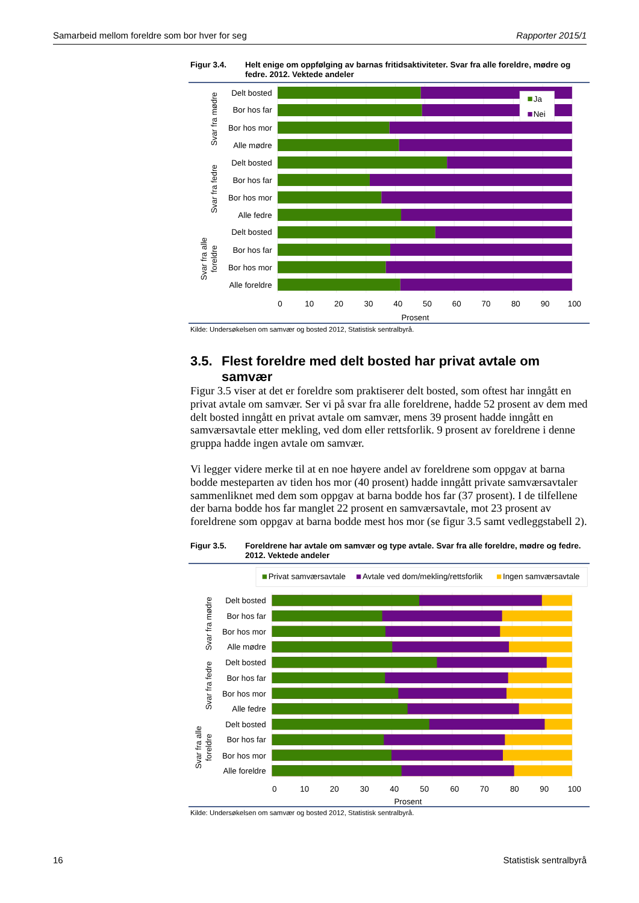Samarbeid mellom foreldre som bor hver for seg Rapporter 2015/1
Figur 3.4. Helt enige om oppfølging av barnas fritidsaktiviteter. Svar fra alle foreldre, mødre og fedre. 2012. Vektede andeler
Ja
Nei
Svar fra mødre
Delt bosted
Bor hos far
Bor hos mor
Alle mødre
Svar fra fedre
Delt bosted
Bor hos far
Bor hos mor
Alle fedre
Svar fra alle
foreldre
Delt bosted
Bor hos far
Bor hos mor
Alle foreldre
0
10
20
30
40
50
60
70
80
90
100
Prosent
Kilde: Undersøkelsen om samvær og bosted 2012, Statistisk sentralbyrå.
3.5. Flest foreldre med delt bosted har privat avtale om samvær
Figur 3.5 viser at det er foreldre som praktiserer delt bosted, som oftest har inngått en privat avtale om samvær. Ser vi på svar fra alle foreldrene, hadde 52 prosent av dem med delt bosted inngått en privat avtale om samvær, mens 39 prosent hadde inngått en samværsavtale etter mekling, ved dom eller rettsforlik. 9 prosent av foreldrene i denne gruppa hadde ingen avtale om samvær.
Vi legger videre merke til at en noe høyere andel av foreldrene som oppgav at barna bodde mesteparten av tiden hos mor (40 prosent) hadde inngått private samværsavtaler sammenliknet med dem som oppgav at barna bodde hos far (37 prosent). I de tilfellene der barna bodde hos far manglet 22 prosent en samværsavtale, mot 23 prosent av foreldrene som oppgav at barna bodde mest hos mor (se figur 3.5 samt vedleggstabell 2).
Figur 3.5. Foreldrene har avtale om samvær og type avtale. Svar fra alle foreldre, mødre og fedre. 2012. Vektede andeler
Privat samværsavtale
Avtale ved dom/mekling/rettsforlik
Ingen samværsavtale
Svar fra mødre
Delt bosted
Bor hos far
Bor hos mor
Alle mødre
Svar fra fedre
Delt bosted
Bor hos far
Bor hos mor
Alle fedre
Svar fra alle
foreldre
Delt bosted
Bor hos far
Bor hos mor
Alle foreldre
0
10
20
30
40
50
60
70
80
90
100
Prosent
Kilde: Undersøkelsen om samvær og bosted 2012, Statistisk sentralbyrå.
16 Statistisk sentralbyrå